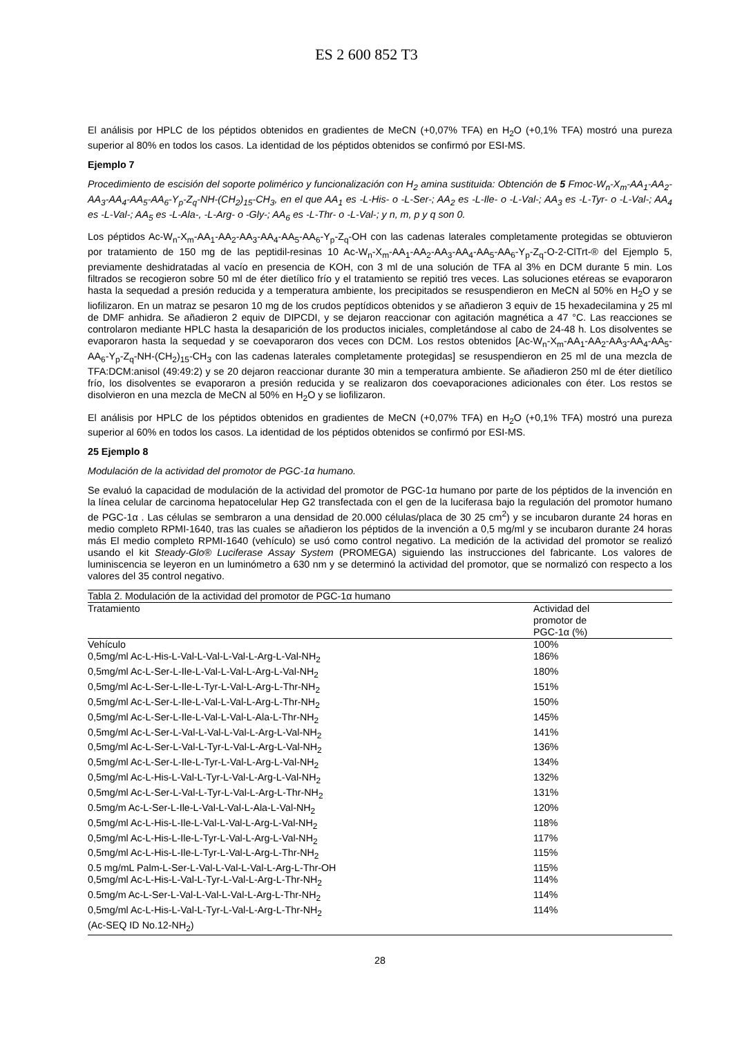ES 2 600 852 T3
El análisis por HPLC de los péptidos obtenidos en gradientes de MeCN (+0,07% TFA) en H<sub>2</sub>O (+0,1% TFA) mostró una pureza superior al 80% en todos los casos. La identidad de los péptidos obtenidos se confirmó por ESI-MS.
Ejemplo 7
Procedimiento de escisión del soporte polimérico y funcionalización con H<sub>2</sub> amina sustituida: Obtención de 5 Fmoc-W<sub>n</sub>-X<sub>m</sub>-AA<sub>1</sub>-AA<sub>2</sub>-AA<sub>3</sub>-AA<sub>4</sub>-AA<sub>5</sub>-AA<sub>6</sub>-Y<sub>p</sub>-Z<sub>q</sub>-NH-(CH<sub>2</sub>)<sub>15</sub>-CH<sub>3</sub>, en el que AA<sub>1</sub> es -L-His- o -L-Ser-; AA<sub>2</sub> es -L-Ile- o -L-Val-; AA<sub>3</sub> es -L-Tyr- o -L-Val-; AA<sub>4</sub> es -L-Val-; AA<sub>5</sub> es -L-Ala-, -L-Arg- o -Gly-; AA<sub>6</sub> es -L-Thr- o -L-Val-; y n, m, p y q son 0.
Los péptidos Ac-W<sub>n</sub>-X<sub>m</sub>-AA<sub>1</sub>-AA<sub>2</sub>-AA<sub>3</sub>-AA<sub>4</sub>-AA<sub>5</sub>-AA<sub>6</sub>-Y<sub>p</sub>-Z<sub>q</sub>-OH con las cadenas laterales completamente protegidas se obtuvieron por tratamiento de 150 mg de las peptidil-resinas 10 Ac-W<sub>n</sub>-X<sub>m</sub>-AA<sub>1</sub>-AA<sub>2</sub>-AA<sub>3</sub>-AA<sub>4</sub>-AA<sub>5</sub>-AA<sub>6</sub>-Y<sub>p</sub>-Z<sub>q</sub>-O-2-ClTrt-® del Ejemplo 5, previamente deshidratadas al vacío en presencia de KOH, con 3 ml de una solución de TFA al 3% en DCM durante 5 min. Los filtrados se recogieron sobre 50 ml de éter dietílico frío y el tratamiento se repitió tres veces. Las soluciones etéreas se evaporaron hasta la sequedad a presión reducida y a temperatura ambiente, los precipitados se resuspendieron en MeCN al 50% en H<sub>2</sub>O y se liofilizaron. En un matraz se pesaron 10 mg de los crudos peptídicos obtenidos y se añadieron 3 equiv de 15 hexadecilamina y 25 ml de DMF anhidra. Se añadieron 2 equiv de DIPCDI, y se dejaron reaccionar con agitación magnética a 47 °C. Las reacciones se controlaron mediante HPLC hasta la desaparición de los productos iniciales, completándose al cabo de 24-48 h. Los disolventes se evaporaron hasta la sequedad y se coevaporaron dos veces con DCM. Los restos obtenidos [Ac-W<sub>n</sub>-X<sub>m</sub>-AA<sub>1</sub>-AA<sub>2</sub>-AA<sub>3</sub>-AA<sub>4</sub>-AA<sub>5</sub>-AA<sub>6</sub>-Y<sub>p</sub>-Z<sub>q</sub>-NH-(CH<sub>2</sub>)<sub>15</sub>-CH<sub>3</sub> con las cadenas laterales completamente protegidas] se resuspendieron en 25 ml de una mezcla de TFA:DCM:anisol (49:49:2) y se 20 dejaron reaccionar durante 30 min a temperatura ambiente. Se añadieron 250 ml de éter dietílico frío, los disolventes se evaporaron a presión reducida y se realizaron dos coevaporaciones adicionales con éter. Los restos se disolvieron en una mezcla de MeCN al 50% en H<sub>2</sub>O y se liofilizaron.
El análisis por HPLC de los péptidos obtenidos en gradientes de MeCN (+0,07% TFA) en H<sub>2</sub>O (+0,1% TFA) mostró una pureza superior al 60% en todos los casos. La identidad de los péptidos obtenidos se confirmó por ESI-MS.
25 Ejemplo 8
Modulación de la actividad del promotor de PGC-1α humano.
Se evaluó la capacidad de modulación de la actividad del promotor de PGC-1α humano por parte de los péptidos de la invención en la línea celular de carcinoma hepatocelular Hep G2 transfectada con el gen de la luciferasa bajo la regulación del promotor humano de PGC-1α . Las células se sembraron a una densidad de 20.000 células/placa de 30 25 cm<sup>2</sup>) y se incubaron durante 24 horas en medio completo RPMI-1640, tras las cuales se añadieron los péptidos de la invención a 0,5 mg/ml y se incubaron durante 24 horas más El medio completo RPMI-1640 (vehículo) se usó como control negativo. La medición de la actividad del promotor se realizó usando el kit Steady-Glo® Luciferase Assay System (PROMEGA) siguiendo las instrucciones del fabricante. Los valores de luminiscencia se leyeron en un luminómetro a 630 nm y se determinó la actividad del promotor, que se normalizó con respecto a los valores del 35 control negativo.
| Tabla 2. Modulación de la actividad del promotor de PGC-1α humano | |
| Tratamiento | Actividad del promotor de PGC-1α (%) |
| Vehículo | 100% |
| 0,5mg/ml Ac-L-His-L-Val-L-Val-L-Val-L-Arg-L-Val-NH<sub>2</sub> | 186% |
| 0,5mg/ml Ac-L-Ser-L-Ile-L-Val-L-Val-L-Arg-L-Val-NH<sub>2</sub> | 180% |
| 0,5mg/ml Ac-L-Ser-L-Ile-L-Tyr-L-Val-L-Arg-L-Thr-NH<sub>2</sub> | 151% |
| 0,5mg/ml Ac-L-Ser-L-Ile-L-Val-L-Val-L-Arg-L-Thr-NH<sub>2</sub> | 150% |
| 0,5mg/ml Ac-L-Ser-L-Ile-L-Val-L-Val-L-Ala-L-Thr-NH<sub>2</sub> | 145% |
| 0,5mg/ml Ac-L-Ser-L-Val-L-Val-L-Val-L-Arg-L-Val-NH<sub>2</sub> | 141% |
| 0,5mg/ml Ac-L-Ser-L-Val-L-Tyr-L-Val-L-Arg-L-Val-NH<sub>2</sub> | 136% |
| 0,5mg/ml Ac-L-Ser-L-Ile-L-Tyr-L-Val-L-Arg-L-Val-NH<sub>2</sub> | 134% |
| 0,5mg/ml Ac-L-His-L-Val-L-Tyr-L-Val-L-Arg-L-Val-NH<sub>2</sub> | 132% |
| 0,5mg/ml Ac-L-Ser-L-Val-L-Tyr-L-Val-L-Arg-L-Thr-NH<sub>2</sub> | 131% |
| 0.5mg/m Ac-L-Ser-L-Ile-L-Val-L-Val-L-Ala-L-Val-NH<sub>2</sub> | 120% |
| 0,5mg/ml Ac-L-His-L-Ile-L-Val-L-Val-L-Arg-L-Val-NH<sub>2</sub> | 118% |
| 0,5mg/ml Ac-L-His-L-Ile-L-Tyr-L-Val-L-Arg-L-Val-NH<sub>2</sub> | 117% |
| 0,5mg/ml Ac-L-His-L-Ile-L-Tyr-L-Val-L-Arg-L-Thr-NH<sub>2</sub> | 115% |
| 0.5 mg/mL Palm-L-Ser-L-Val-L-Val-L-Val-L-Arg-L-Thr-OH | 115% |
| 0,5mg/ml Ac-L-His-L-Val-L-Tyr-L-Val-L-Arg-L-Thr-NH<sub>2</sub> | 114% |
| 0.5mg/m Ac-L-Ser-L-Val-L-Val-L-Val-L-Arg-L-Thr-NH<sub>2</sub> | 114% |
| 0,5mg/ml Ac-L-His-L-Val-L-Tyr-L-Val-L-Arg-L-Thr-NH<sub>2</sub> (Ac-SEQ ID No.12-NH<sub>2</sub>) | 114% |
28